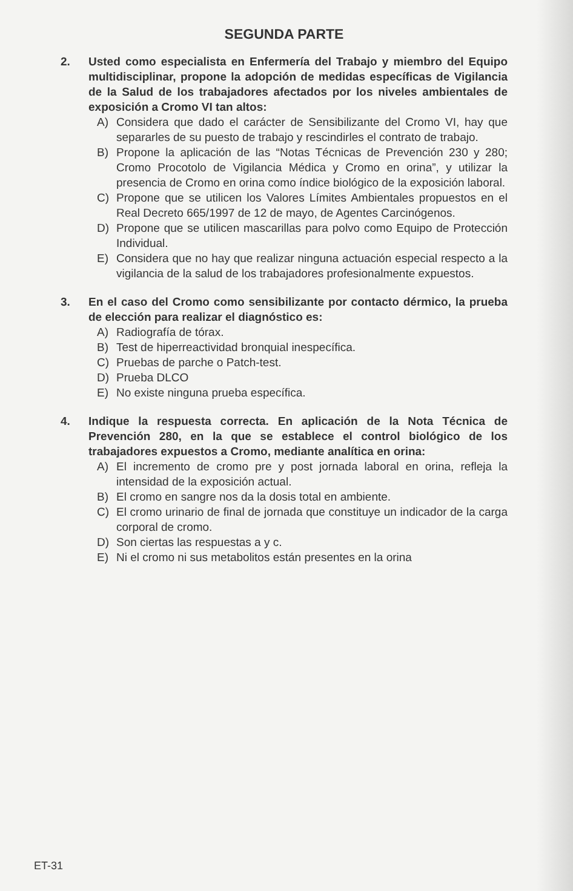SEGUNDA PARTE
2. Usted como especialista en Enfermería del Trabajo y miembro del Equipo multidisciplinar, propone la adopción de medidas específicas de Vigilancia de la Salud de los trabajadores afectados por los niveles ambientales de exposición a Cromo VI tan altos:
A) Considera que dado el carácter de Sensibilizante del Cromo VI, hay que separarles de su puesto de trabajo y rescindirles el contrato de trabajo.
B) Propone la aplicación de las “Notas Técnicas de Prevención 230 y 280; Cromo Procotolo de Vigilancia Médica y Cromo en orina”, y utilizar la presencia de Cromo en orina como índice biológico de la exposición laboral.
C) Propone que se utilicen los Valores Límites Ambientales propuestos en el Real Decreto 665/1997 de 12 de mayo, de Agentes Carcinógenos.
D) Propone que se utilicen mascarillas para polvo como Equipo de Protección Individual.
E) Considera que no hay que realizar ninguna actuación especial respecto a la vigilancia de la salud de los trabajadores profesionalmente expuestos.
3. En el caso del Cromo como sensibilizante por contacto dérmico, la prueba de elección para realizar el diagnóstico es:
A) Radiografía de tórax.
B) Test de hiperreactividad bronquial inespecífica.
C) Pruebas de parche o Patch-test.
D) Prueba DLCO
E) No existe ninguna prueba específica.
4. Indique la respuesta correcta. En aplicación de la Nota Técnica de Prevención 280, en la que se establece el control biológico de los trabajadores expuestos a Cromo, mediante analítica en orina:
A) El incremento de cromo pre y post jornada laboral en orina, refleja la intensidad de la exposición actual.
B) El cromo en sangre nos da la dosis total en ambiente.
C) El cromo urinario de final de jornada que constituye un indicador de la carga corporal de cromo.
D) Son ciertas las respuestas a y c.
E) Ni el cromo ni sus metabolitos están presentes en la orina
ET-31